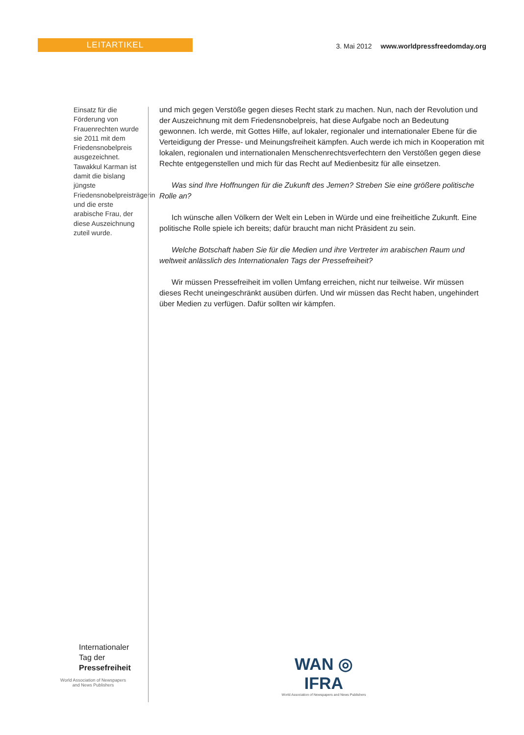LEITARTIKEL
3. Mai 2012 www.worldpressfreedomday.org
Einsatz für die Förderung von Frauenrechten wurde sie 2011 mit dem Friedensnobelpreis ausgezeichnet. Tawakkul Karman ist damit die bislang jüngste Friedensnobelpreisträgerin und die erste arabische Frau, der diese Auszeichnung zuteil wurde.
und mich gegen Verstöße gegen dieses Recht stark zu machen. Nun, nach der Revolution und der Auszeichnung mit dem Friedensnobelpreis, hat diese Aufgabe noch an Bedeutung gewonnen. Ich werde, mit Gottes Hilfe, auf lokaler, regionaler und internationaler Ebene für die Verteidigung der Presse- und Meinungsfreiheit kämpfen. Auch werde ich mich in Kooperation mit lokalen, regionalen und internationalen Menschenrechtsverfechtern den Verstößen gegen diese Rechte entgegenstellen und mich für das Recht auf Medienbesitz für alle einsetzen.
Was sind Ihre Hoffnungen für die Zukunft des Jemen? Streben Sie eine größere politische Rolle an?
Ich wünsche allen Völkern der Welt ein Leben in Würde und eine freiheitliche Zukunft. Eine politische Rolle spiele ich bereits; dafür braucht man nicht Präsident zu sein.
Welche Botschaft haben Sie für die Medien und ihre Vertreter im arabischen Raum und weltweit anlässlich des Internationalen Tags der Pressefreiheit?
Wir müssen Pressefreiheit im vollen Umfang erreichen, nicht nur teilweise. Wir müssen dieses Recht uneingeschränkt ausüben dürfen. Und wir müssen das Recht haben, ungehindert über Medien zu verfügen. Dafür sollten wir kämpfen.
Internationaler
Tag der
Pressefreiheit
World Association of Newspapers
and News Publishers
WAN ◎ IFRA
World Association of Newspapers and News Publishers